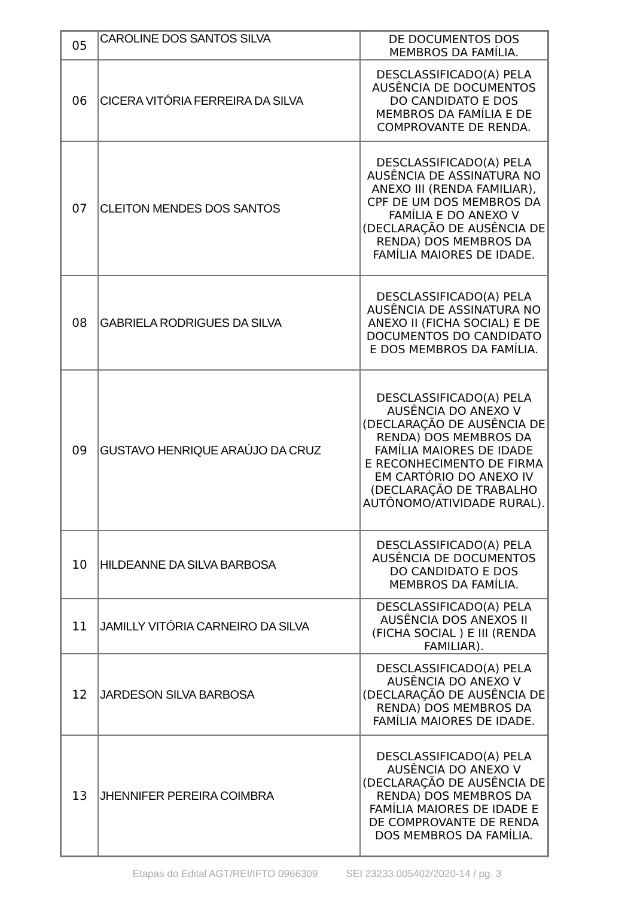| 05 | CAROLINE DOS SANTOS SILVA | DE DOCUMENTOS DOS MEMBROS DA FAMÍLIA. |
| 06 | CICERA VITÓRIA FERREIRA DA SILVA | DESCLASSIFICADO(A) PELA AUSÊNCIA DE DOCUMENTOS DO CANDIDATO E DOS MEMBROS DA FAMÍLIA E DE COMPROVANTE DE RENDA. |
| 07 | CLEITON MENDES DOS SANTOS | DESCLASSIFICADO(A) PELA AUSÊNCIA DE ASSINATURA NO ANEXO III (RENDA FAMILIAR), CPF DE UM DOS MEMBROS DA FAMÍLIA E DO ANEXO V (DECLARAÇÃO DE AUSÊNCIA DE RENDA) DOS MEMBROS DA FAMÍLIA MAIORES DE IDADE. |
| 08 | GABRIELA RODRIGUES DA SILVA | DESCLASSIFICADO(A) PELA AUSÊNCIA DE ASSINATURA NO ANEXO II (FICHA SOCIAL) E DE DOCUMENTOS DO CANDIDATO E DOS MEMBROS DA FAMÍLIA. |
| 09 | GUSTAVO HENRIQUE ARAÚJO DA CRUZ | DESCLASSIFICADO(A) PELA AUSÊNCIA DO ANEXO V (DECLARAÇÃO DE AUSÊNCIA DE RENDA) DOS MEMBROS DA FAMÍLIA MAIORES DE IDADE E RECONHECIMENTO DE FIRMA EM CARTÓRIO DO ANEXO IV (DECLARAÇÃO DE TRABALHO AUTÔNOMO/ATIVIDADE RURAL). |
| 10 | HILDEANNE DA SILVA BARBOSA | DESCLASSIFICADO(A) PELA AUSÊNCIA DE DOCUMENTOS DO CANDIDATO E DOS MEMBROS DA FAMÍLIA. |
| 11 | JAMILLY VITÓRIA CARNEIRO DA SILVA | DESCLASSIFICADO(A) PELA AUSÊNCIA DOS ANEXOS II (FICHA SOCIAL ) E III (RENDA FAMILIAR). |
| 12 | JARDESON SILVA BARBOSA | DESCLASSIFICADO(A) PELA AUSÊNCIA DO ANEXO V (DECLARAÇÃO DE AUSÊNCIA DE RENDA) DOS MEMBROS DA FAMÍLIA MAIORES DE IDADE. |
| 13 | JHENNIFER PEREIRA COIMBRA | DESCLASSIFICADO(A) PELA AUSÊNCIA DO ANEXO V (DECLARAÇÃO DE AUSÊNCIA DE RENDA) DOS MEMBROS DA FAMÍLIA MAIORES DE IDADE E DE COMPROVANTE DE RENDA DOS MEMBROS DA FAMÍLIA. |
Etapas do Edital AGT/REI/IFTO 0966309 SEI 23233.005402/2020-14 / pg. 3